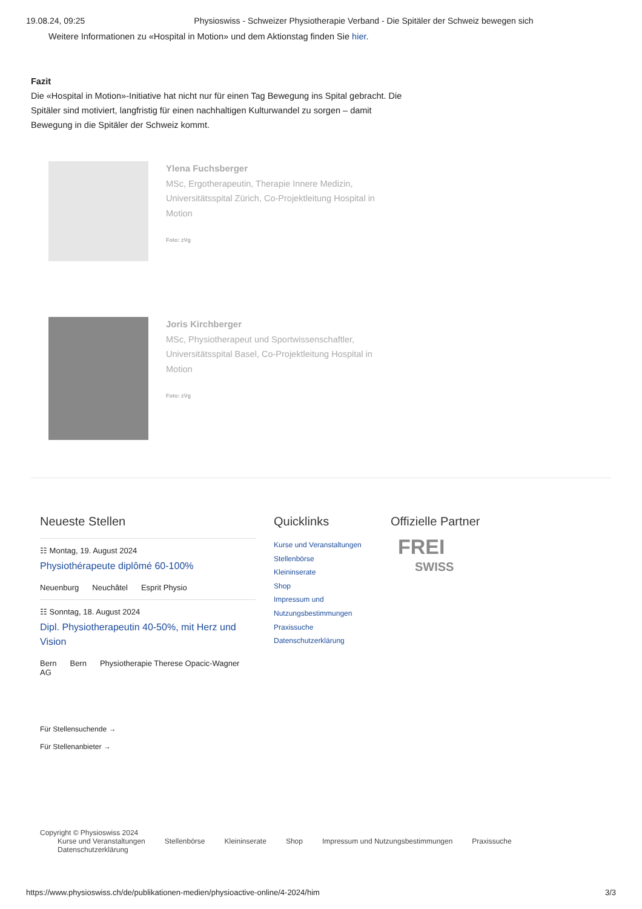19.08.24, 09:25 Physioswiss - Schweizer Physiotherapie Verband - Die Spitäler der Schweiz bewegen sich
Weitere Informationen zu «Hospital in Motion» und dem Aktionstag finden Sie hier.
Fazit
Die «Hospital in Motion»-Initiative hat nicht nur für einen Tag Bewegung ins Spital gebracht. Die Spitäler sind motiviert, langfristig für einen nachhaltigen Kulturwandel zu sorgen – damit Bewegung in die Spitäler der Schweiz kommt.
Ylena Fuchsberger
MSc, Ergotherapeutin, Therapie Innere Medizin, Universitätsspital Zürich, Co-Projektleitung Hospital in Motion
Foto: zVg
Joris Kirchberger
MSc, Physiotherapeut und Sportwissenschaftler, Universitätsspital Basel, Co-Projektleitung Hospital in Motion
Foto: zVg
Neueste Stellen
☷ Montag, 19. August 2024
Physiothérapeute diplômé 60-100%
Neuenburg Neuchâtel Esprit Physio
☷ Sonntag, 18. August 2024
Dipl. Physiotherapeutin 40-50%, mit Herz und Vision
Bern Bern Physiotherapie Therese Opacic-Wagner AG
Für Stellensuchende →
Für Stellenanbieter →
Quicklinks
Kurse und Veranstaltungen
Stellenbörse
Kleininserate
Shop
Impressum und Nutzungsbestimmungen
Praxissuche
Datenschutzerklärung
Offizielle Partner
FREI
SWISS
Copyright © Physioswiss 2024
Kurse und Veranstaltungen Stellenbörse Kleininserate Shop Impressum und Nutzungsbestimmungen Praxissuche Datenschutzerklärung
https://www.physioswiss.ch/de/publikationen-medien/physioactive-online/4-2024/him 3/3